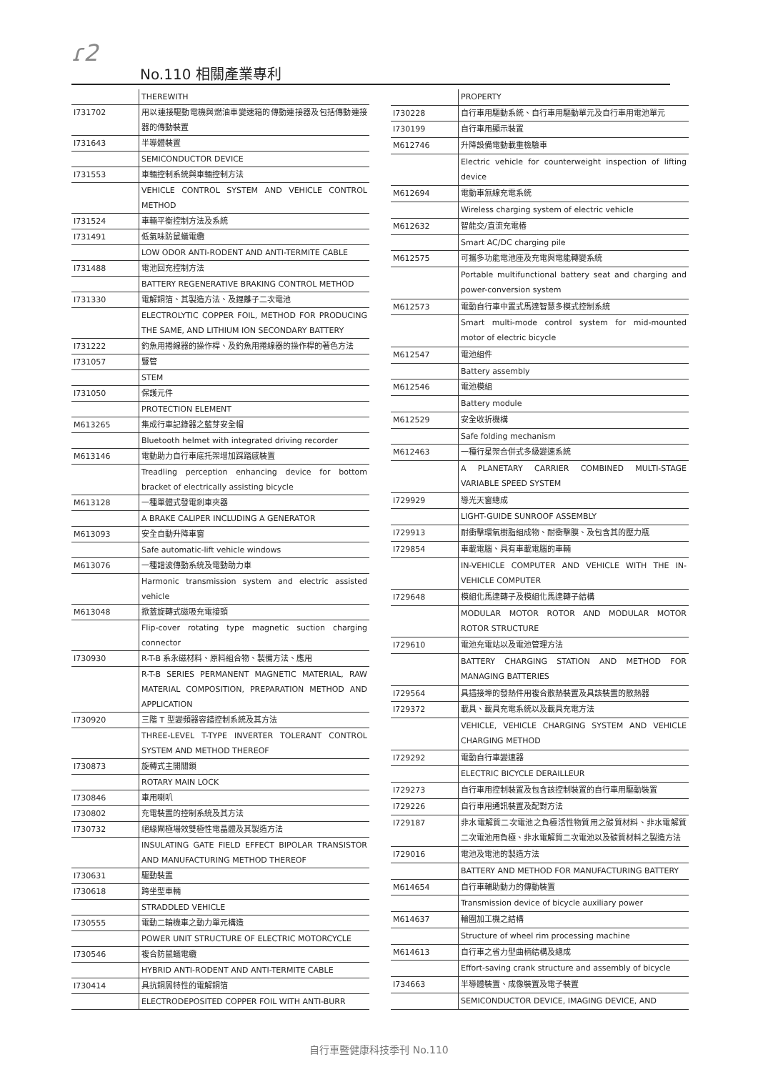ɾ2
No.110 相關產業專利
| | THEREWITH |
| I731702 | 用以連接驅動電機與燃油車變速箱的傳動連接器及包括傳動連接器的傳動裝置 |
| I731643 | 半導體裝置 |
| | SEMICONDUCTOR DEVICE |
| I731553 | 車輛控制系統與車輛控制方法 |
| | VEHICLE CONTROL SYSTEM AND VEHICLE CONTROL METHOD |
| I731524 | 車輛平衡控制方法及系統 |
| I731491 | 低氣味防鼠蟻電纜 |
| | LOW ODOR ANTI-RODENT AND ANTI-TERMITE CABLE |
| I731488 | 電池回充控制方法 |
| | BATTERY REGENERATIVE BRAKING CONTROL METHOD |
| I731330 | 電解銅箔、其製造方法、及鋰離子二次電池 |
| | ELECTROLYTIC COPPER FOIL, METHOD FOR PRODUCING THE SAME, AND LITHIUM ION SECONDARY BATTERY |
| I731222 | 釣魚用捲線器的操作桿、及釣魚用捲線器的操作桿的著色方法 |
| I731057 | 豎管 |
| | STEM |
| I731050 | 保護元件 |
| | PROTECTION ELEMENT |
| M613265 | 集成行車記錄器之藍芽安全帽 |
| | Bluetooth helmet with integrated driving recorder |
| M613146 | 電動助力自行車底托架增加踩踏感裝置 |
| | Treadling perception enhancing device for bottom bracket of electrically assisting bicycle |
| M613128 | 一種單體式發電剎車夾器 |
| | A BRAKE CALIPER INCLUDING A GENERATOR |
| M613093 | 安全自動升降車窗 |
| | Safe automatic-lift vehicle windows |
| M613076 | 一種諧波傳動系統及電動助力車 |
| | Harmonic transmission system and electric assisted vehicle |
| M613048 | 掀蓋旋轉式磁吸充電接頭 |
| | Flip-cover rotating type magnetic suction charging connector |
| I730930 | R-T-B 系永磁材料、原料組合物、製備方法、應用 |
| | R-T-B SERIES PERMANENT MAGNETIC MATERIAL, RAW MATERIAL COMPOSITION, PREPARATION METHOD AND APPLICATION |
| I730920 | 三階 T 型變頻器容錯控制系統及其方法 |
| | THREE-LEVEL T-TYPE INVERTER TOLERANT CONTROL SYSTEM AND METHOD THEREOF |
| I730873 | 旋轉式主開關鎖 |
| | ROTARY MAIN LOCK |
| I730846 | 車用喇叭 |
| I730802 | 充電裝置的控制系統及其方法 |
| I730732 | 絕緣閘極場效雙極性電晶體及其製造方法 |
| | INSULATING GATE FIELD EFFECT BIPOLAR TRANSISTOR AND MANUFACTURING METHOD THEREOF |
| I730631 | 驅動裝置 |
| I730618 | 跨坐型車輛 |
| | STRADDLED VEHICLE |
| I730555 | 電動二輪機車之動力單元構造 |
| | POWER UNIT STRUCTURE OF ELECTRIC MOTORCYCLE |
| I730546 | 複合防鼠蟻電纜 |
| | HYBRID ANTI-RODENT AND ANTI-TERMITE CABLE |
| I730414 | 具抗銅屑特性的電解銅箔 |
| | ELECTRODEPOSITED COPPER FOIL WITH ANTI-BURR |
| | PROPERTY |
| I730228 | 自行車用驅動系統、自行車用驅動單元及自行車用電池單元 |
| I730199 | 自行車用顯示裝置 |
| M612746 | 升降設備電動載重檢驗車 |
| | Electric vehicle for counterweight inspection of lifting device |
| M612694 | 電動車無線充電系統 |
| | Wireless charging system of electric vehicle |
| M612632 | 智能交/直流充電樁 |
| | Smart AC/DC charging pile |
| M612575 | 可攜多功能電池座及充電與電能轉變系統 |
| | Portable multifunctional battery seat and charging and power-conversion system |
| M612573 | 電動自行車中置式馬達智慧多模式控制系統 |
| | Smart multi-mode control system for mid-mounted motor of electric bicycle |
| M612547 | 電池組件 |
| | Battery assembly |
| M612546 | 電池模組 |
| | Battery module |
| M612529 | 安全收折機構 |
| | Safe folding mechanism |
| M612463 | 一種行星架合併式多級變速系統 |
| | A PLANETARY CARRIER COMBINED MULTI-STAGE VARIABLE SPEED SYSTEM |
| I729929 | 導光天窗總成 |
| | LIGHT-GUIDE SUNROOF ASSEMBLY |
| I729913 | 耐衝擊環氧樹脂組成物、耐衝擊膜、及包含其的壓力瓶 |
| I729854 | 車載電腦、具有車載電腦的車輛 |
| | IN-VEHICLE COMPUTER AND VEHICLE WITH THE IN-VEHICLE COMPUTER |
| I729648 | 模組化馬達轉子及模組化馬達轉子結構 |
| | MODULAR MOTOR ROTOR AND MODULAR MOTOR ROTOR STRUCTURE |
| I729610 | 電池充電站以及電池管理方法 |
| | BATTERY CHARGING STATION AND METHOD FOR MANAGING BATTERIES |
| I729564 | 具插接埠的發熱件用複合散熱裝置及具該裝置的散熱器 |
| I729372 | 載具、載具充電系統以及載具充電方法 |
| | VEHICLE, VEHICLE CHARGING SYSTEM AND VEHICLE CHARGING METHOD |
| I729292 | 電動自行車變速器 |
| | ELECTRIC BICYCLE DERAILLEUR |
| I729273 | 自行車用控制裝置及包含該控制裝置的自行車用驅動裝置 |
| I729226 | 自行車用通訊裝置及配對方法 |
| I729187 | 非水電解質二次電池之負極活性物質用之碳質材料、非水電解質二次電池用負極、非水電解質二次電池以及碳質材料之製造方法 |
| I729016 | 電池及電池的製造方法 |
| | BATTERY AND METHOD FOR MANUFACTURING BATTERY |
| M614654 | 自行車輔助動力的傳動裝置 |
| | Transmission device of bicycle auxiliary power |
| M614637 | 輪圈加工機之結構 |
| | Structure of wheel rim processing machine |
| M614613 | 自行車之省力型曲柄結構及總成 |
| | Effort-saving crank structure and assembly of bicycle |
| I734663 | 半導體裝置、成像裝置及電子裝置 |
| | SEMICONDUCTOR DEVICE, IMAGING DEVICE, AND |
自行車暨健康科技季刊 No.110